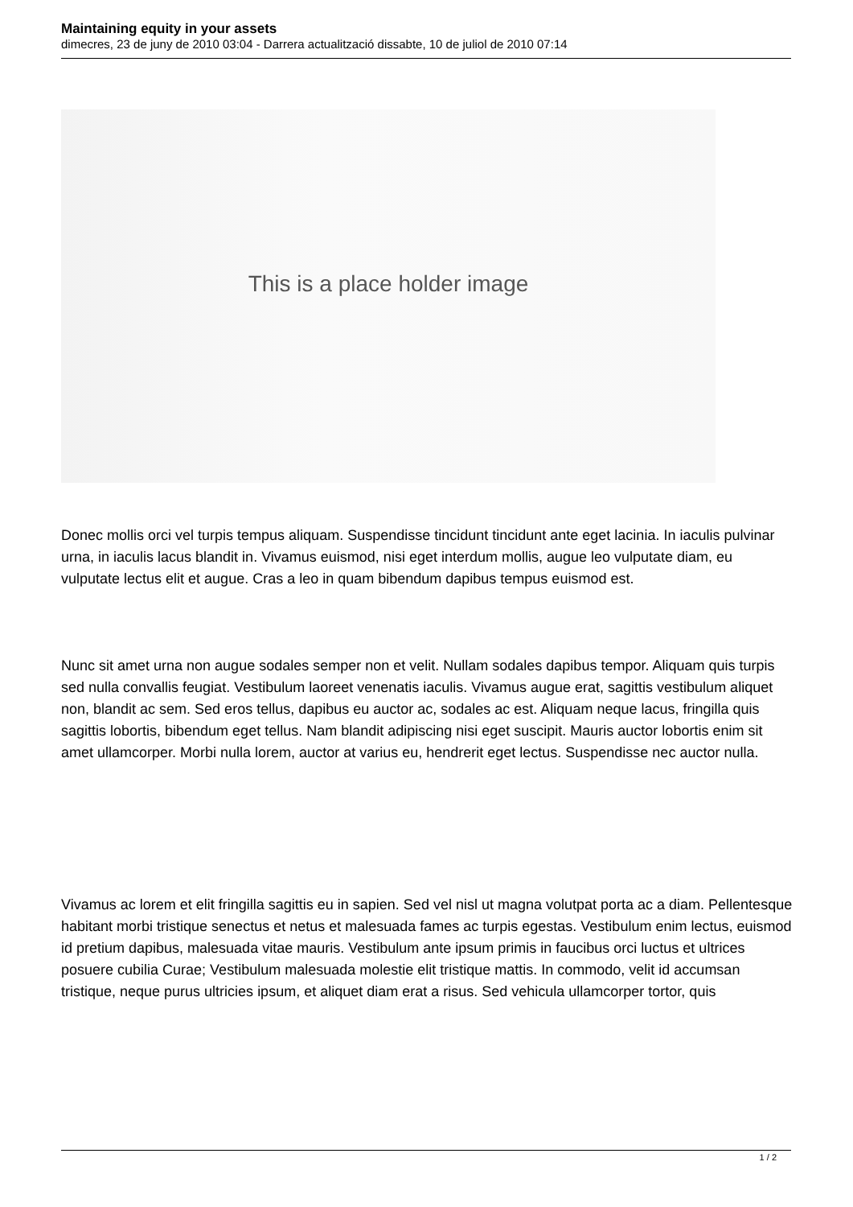Maintaining equity in your assets
dimecres, 23 de juny de 2010 03:04 - Darrera actualització dissabte, 10 de juliol de 2010 07:14
This is a place holder image
Donec mollis orci vel turpis tempus aliquam. Suspendisse tincidunt tincidunt ante eget lacinia. In iaculis pulvinar urna, in iaculis lacus blandit in. Vivamus euismod, nisi eget interdum mollis, augue leo vulputate diam, eu vulputate lectus elit et augue. Cras a leo in quam bibendum dapibus tempus euismod est.
Nunc sit amet urna non augue sodales semper non et velit. Nullam sodales dapibus tempor. Aliquam quis turpis sed nulla convallis feugiat. Vestibulum laoreet venenatis iaculis. Vivamus augue erat, sagittis vestibulum aliquet non, blandit ac sem. Sed eros tellus, dapibus eu auctor ac, sodales ac est. Aliquam neque lacus, fringilla quis sagittis lobortis, bibendum eget tellus. Nam blandit adipiscing nisi eget suscipit. Mauris auctor lobortis enim sit amet ullamcorper. Morbi nulla lorem, auctor at varius eu, hendrerit eget lectus. Suspendisse nec auctor nulla.
Vivamus ac lorem et elit fringilla sagittis eu in sapien. Sed vel nisl ut magna volutpat porta ac a diam. Pellentesque habitant morbi tristique senectus et netus et malesuada fames ac turpis egestas. Vestibulum enim lectus, euismod id pretium dapibus, malesuada vitae mauris. Vestibulum ante ipsum primis in faucibus orci luctus et ultrices posuere cubilia Curae; Vestibulum malesuada molestie elit tristique mattis. In commodo, velit id accumsan tristique, neque purus ultricies ipsum, et aliquet diam erat a risus. Sed vehicula ullamcorper tortor, quis
1 / 2